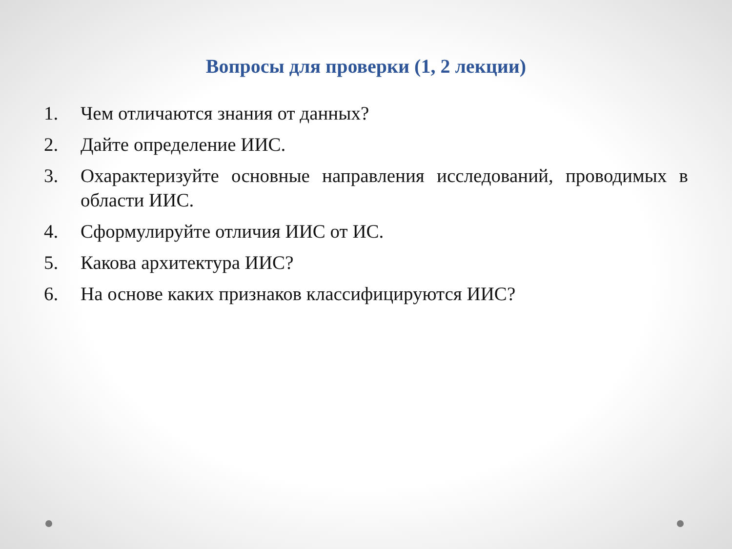Вопросы для проверки (1, 2 лекции)
1. Чем отличаются знания от данных?
2. Дайте определение ИИС.
3. Охарактеризуйте основные направления исследований, проводимых в области ИИС.
4. Сформулируйте отличия ИИС от ИС.
5. Какова архитектура ИИС?
6. На основе каких признаков классифицируются ИИС?